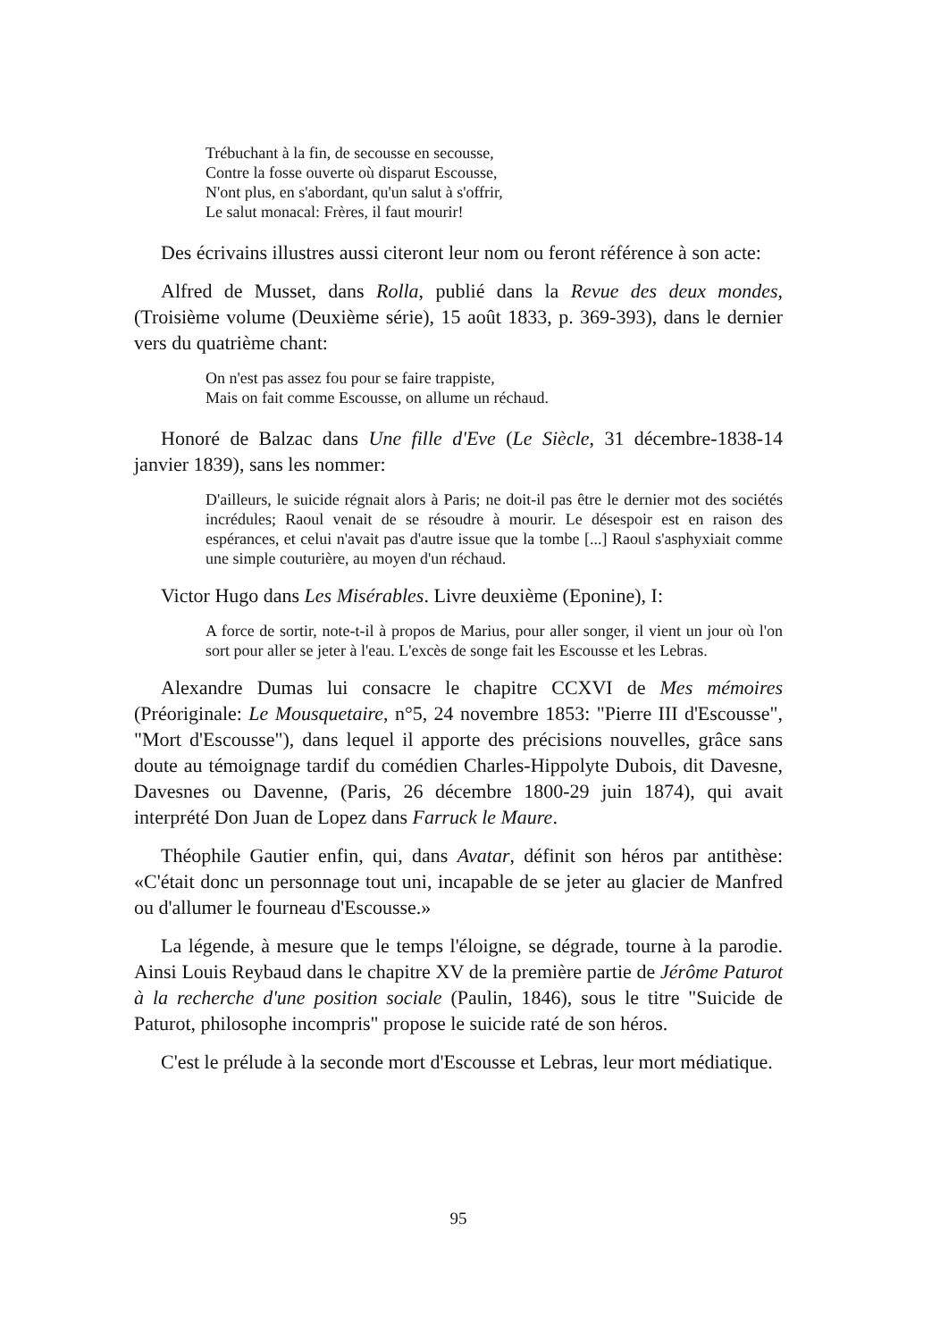Trébuchant à la fin, de secousse en secousse,
Contre la fosse ouverte où disparut Escousse,
N'ont plus, en s'abordant, qu'un salut à s'offrir,
Le salut monacal: Frères, il faut mourir!
Des écrivains illustres aussi citeront leur nom ou feront référence à son acte:
Alfred de Musset, dans Rolla, publié dans la Revue des deux mondes, (Troisième volume (Deuxième série), 15 août 1833, p. 369-393), dans le dernier vers du quatrième chant:
On n'est pas assez fou pour se faire trappiste,
Mais on fait comme Escousse, on allume un réchaud.
Honoré de Balzac dans Une fille d'Eve (Le Siècle, 31 décembre-1838-14 janvier 1839), sans les nommer:
D'ailleurs, le suicide régnait alors à Paris; ne doit-il pas être le dernier mot des sociétés incrédules; Raoul venait de se résoudre à mourir. Le désespoir est en raison des espérances, et celui n'avait pas d'autre issue que la tombe [...] Raoul s'asphyxiait comme une simple couturière, au moyen d'un réchaud.
Victor Hugo dans Les Misérables. Livre deuxième (Eponine), I:
A force de sortir, note-t-il à propos de Marius, pour aller songer, il vient un jour où l'on sort pour aller se jeter à l'eau. L'excès de songe fait les Escousse et les Lebras.
Alexandre Dumas lui consacre le chapitre CCXVI de Mes mémoires (Préoriginale: Le Mousquetaire, n°5, 24 novembre 1853: "Pierre III d'Escousse", "Mort d'Escousse"), dans lequel il apporte des précisions nouvelles, grâce sans doute au témoignage tardif du comédien Charles-Hippolyte Dubois, dit Davesne, Davesnes ou Davenne, (Paris, 26 décembre 1800-29 juin 1874), qui avait interprété Don Juan de Lopez dans Farruck le Maure.
Théophile Gautier enfin, qui, dans Avatar, définit son héros par antithèse: «C'était donc un personnage tout uni, incapable de se jeter au glacier de Manfred ou d'allumer le fourneau d'Escousse.»
La légende, à mesure que le temps l'éloigne, se dégrade, tourne à la parodie. Ainsi Louis Reybaud dans le chapitre XV de la première partie de Jérôme Paturot à la recherche d'une position sociale (Paulin, 1846), sous le titre "Suicide de Paturot, philosophe incompris" propose le suicide raté de son héros.
C'est le prélude à la seconde mort d'Escousse et Lebras, leur mort médiatique.
95